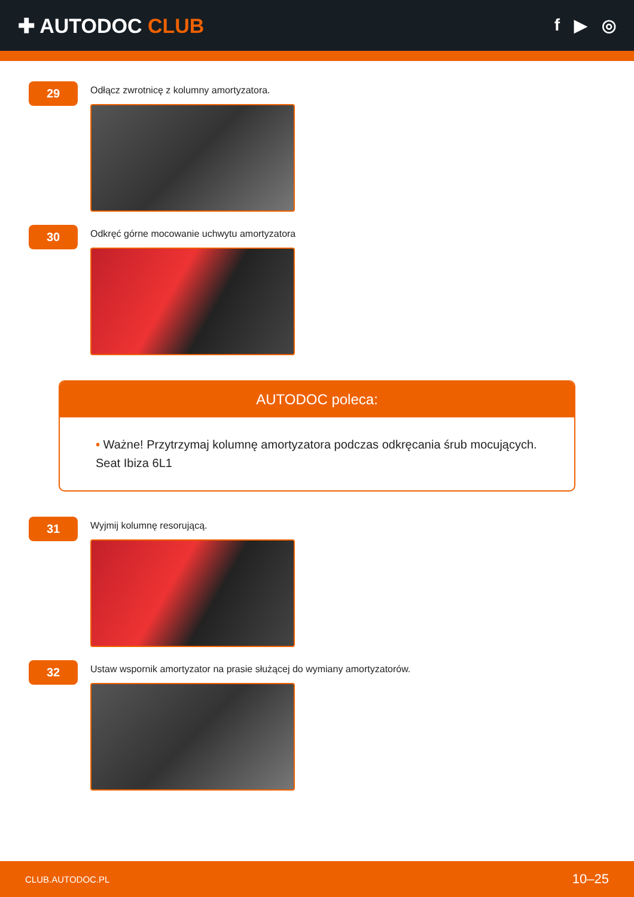✚ AUTODOC CLUB
f ▶ ◎
29
Odłącz zwrotnicę z kolumny amortyzatora.
30
Odkręć górne mocowanie uchwytu amortyzatora
AUTODOC poleca:
• Ważne! Przytrzymaj kolumnę amortyzatora podczas odkręcania śrub mocujących. Seat Ibiza 6L1
31
Wyjmij kolumnę resorującą.
32
Ustaw wspornik amortyzator na prasie służącej do wymiany amortyzatorów.
CLUB.AUTODOC.PL 10–25